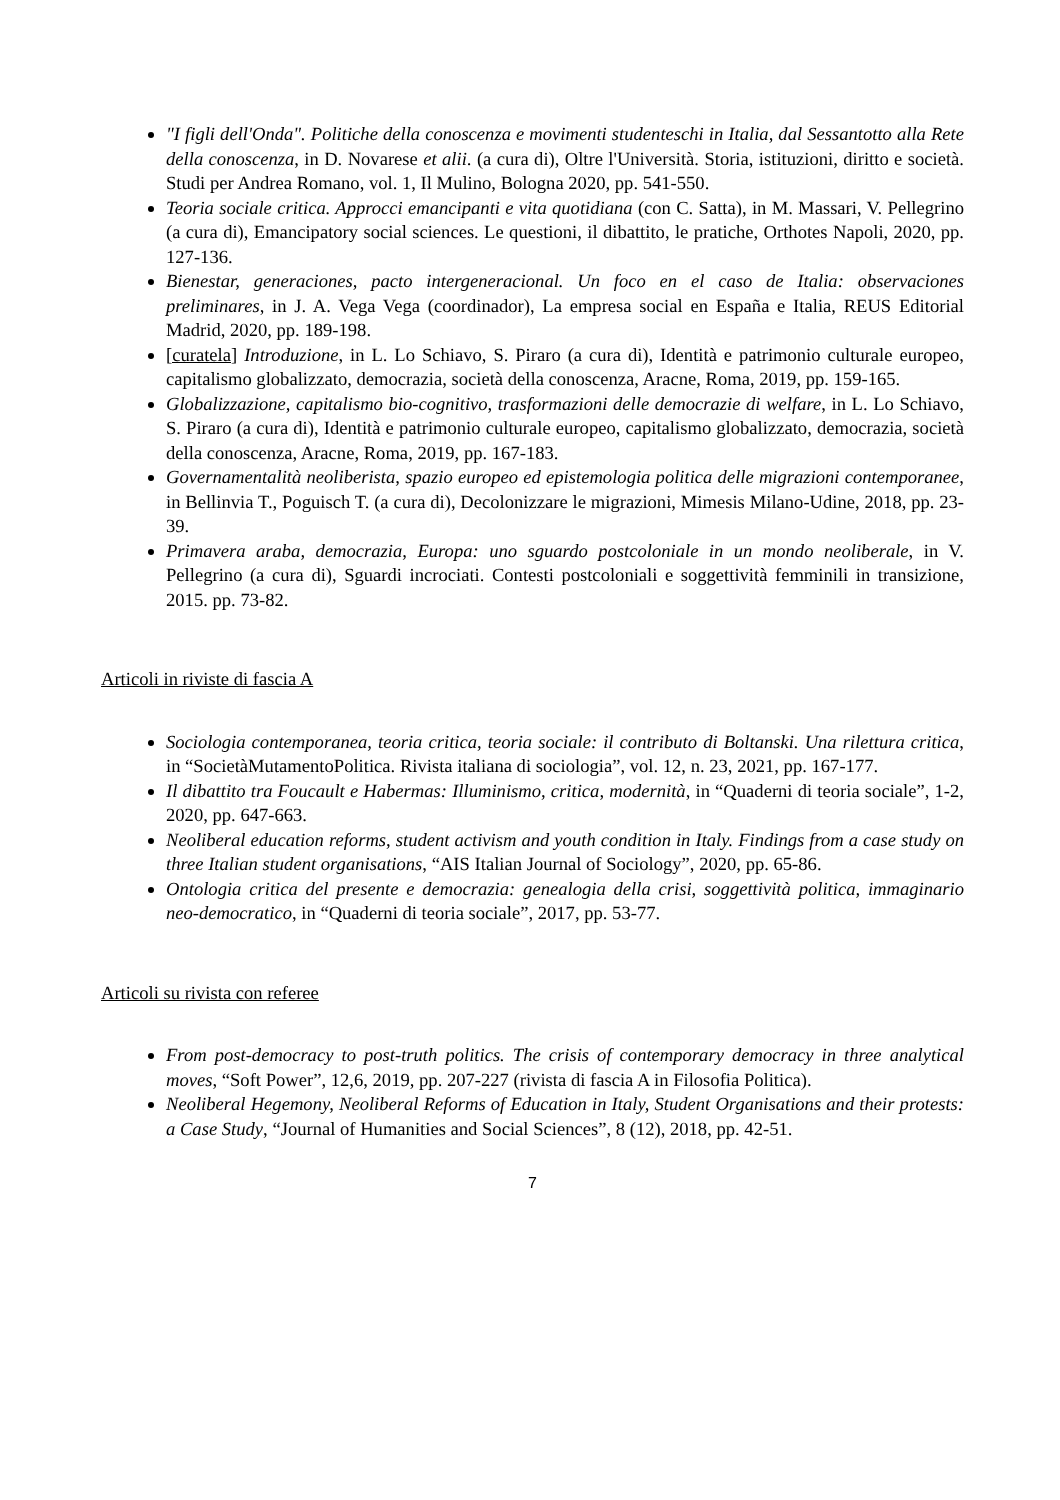"I figli dell'Onda". Politiche della conoscenza e movimenti studenteschi in Italia, dal Sessantotto alla Rete della conoscenza, in D. Novarese et alii. (a cura di), Oltre l'Università. Storia, istituzioni, diritto e società. Studi per Andrea Romano, vol. 1, Il Mulino, Bologna 2020, pp. 541-550.
Teoria sociale critica. Approcci emancipanti e vita quotidiana (con C. Satta), in M. Massari, V. Pellegrino (a cura di), Emancipatory social sciences. Le questioni, il dibattito, le pratiche, Orthotes Napoli, 2020, pp. 127-136.
Bienestar, generaciones, pacto intergeneracional. Un foco en el caso de Italia: observaciones preliminares, in J. A. Vega Vega (coordinador), La empresa social en España e Italia, REUS Editorial Madrid, 2020, pp. 189-198.
[curatela] Introduzione, in L. Lo Schiavo, S. Piraro (a cura di), Identità e patrimonio culturale europeo, capitalismo globalizzato, democrazia, società della conoscenza, Aracne, Roma, 2019, pp. 159-165.
Globalizzazione, capitalismo bio-cognitivo, trasformazioni delle democrazie di welfare, in L. Lo Schiavo, S. Piraro (a cura di), Identità e patrimonio culturale europeo, capitalismo globalizzato, democrazia, società della conoscenza, Aracne, Roma, 2019, pp. 167-183.
Governamentalità neoliberista, spazio europeo ed epistemologia politica delle migrazioni contemporanee, in Bellinvia T., Poguisch T. (a cura di), Decolonizzare le migrazioni, Mimesis Milano-Udine, 2018, pp. 23-39.
Primavera araba, democrazia, Europa: uno sguardo postcoloniale in un mondo neoliberale, in V. Pellegrino (a cura di), Sguardi incrociati. Contesti postcoloniali e soggettività femminili in transizione, 2015. pp. 73-82.
Articoli in riviste di fascia A
Sociologia contemporanea, teoria critica, teoria sociale: il contributo di Boltanski. Una rilettura critica, in “SocietàMutamentoPolitica. Rivista italiana di sociologia”, vol. 12, n. 23, 2021, pp. 167-177.
Il dibattito tra Foucault e Habermas: Illuminismo, critica, modernità, in “Quaderni di teoria sociale”, 1-2, 2020, pp. 647-663.
Neoliberal education reforms, student activism and youth condition in Italy. Findings from a case study on three Italian student organisations, “AIS Italian Journal of Sociology”, 2020, pp. 65-86.
Ontologia critica del presente e democrazia: genealogia della crisi, soggettività politica, immaginario neo-democratico, in “Quaderni di teoria sociale”, 2017, pp. 53-77.
Articoli su rivista con referee
From post-democracy to post-truth politics. The crisis of contemporary democracy in three analytical moves, “Soft Power”, 12,6, 2019, pp. 207-227 (rivista di fascia A in Filosofia Politica).
Neoliberal Hegemony, Neoliberal Reforms of Education in Italy, Student Organisations and their protests: a Case Study, “Journal of Humanities and Social Sciences”, 8 (12), 2018, pp. 42-51.
7